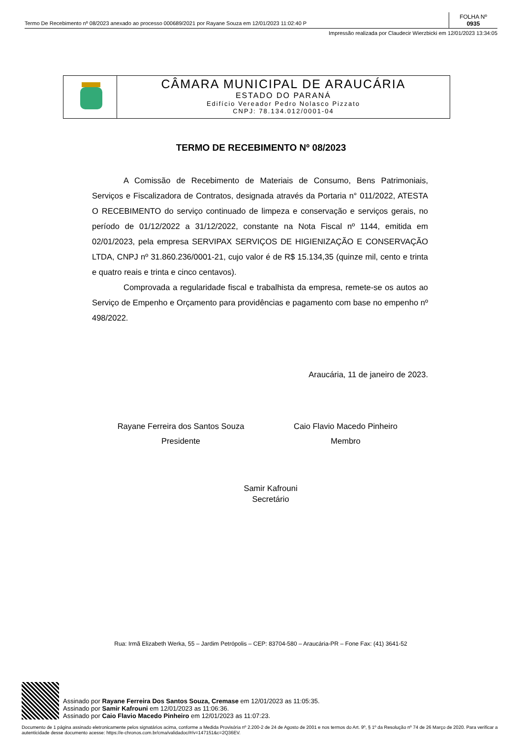Termo De Recebimento nº 08/2023 anexado ao processo 000689/2021 por Rayane Souza em 12/01/2023 11:02:40 P
FOLHA Nº
0935
Impressão realizada por Claudecir Wierzbicki em 12/01/2023 13:34:05
CÂMARA MUNICIPAL DE ARAUCÁRIA
ESTADO DO PARANÁ
Edifício Vereador Pedro Nolasco Pizzato
CNPJ: 78.134.012/0001-04
TERMO DE RECEBIMENTO Nº 08/2023
A Comissão de Recebimento de Materiais de Consumo, Bens Patrimoniais, Serviços e Fiscalizadora de Contratos, designada através da Portaria n° 011/2022, ATESTA O RECEBIMENTO do serviço continuado de limpeza e conservação e serviços gerais, no período de 01/12/2022 a 31/12/2022, constante na Nota Fiscal nº 1144, emitida em 02/01/2023, pela empresa SERVIPAX SERVIÇOS DE HIGIENIZAÇÃO E CONSERVAÇÃO LTDA, CNPJ nº 31.860.236/0001-21, cujo valor é de R$ 15.134,35 (quinze mil, cento e trinta e quatro reais e trinta e cinco centavos).
Comprovada a regularidade fiscal e trabalhista da empresa, remete-se os autos ao Serviço de Empenho e Orçamento para providências e pagamento com base no empenho nº 498/2022.
Araucária, 11 de janeiro de 2023.
Rayane Ferreira dos Santos Souza
Presidente
Caio Flavio Macedo Pinheiro
Membro
Samir Kafrouni
Secretário
Rua: Irmã Elizabeth Werka, 55 – Jardim Petrópolis – CEP: 83704-580 – Araucária-PR – Fone Fax: (41) 3641-52
Assinado por Rayane Ferreira Dos Santos Souza, Cremase em 12/01/2023 as 11:05:35.
Assinado por Samir Kafrouni em 12/01/2023 as 11:06:36.
Assinado por Caio Flavio Macedo Pinheiro em 12/01/2023 as 11:07:23.
Documento de 1 página assinado eletronicamente pelos signatários acima, conforme a Medida Provisória nº 2.200-2 de 24 de Agosto de 2001 e nos termos do Art. 9º, § 1º da Resolução nº 74 de 26 Março de 2020. Para verificar a autenticidade desse documento acesse: https://e-chronos.com.br/cma/validadoc/#/v=147151&c=2Q36EV.